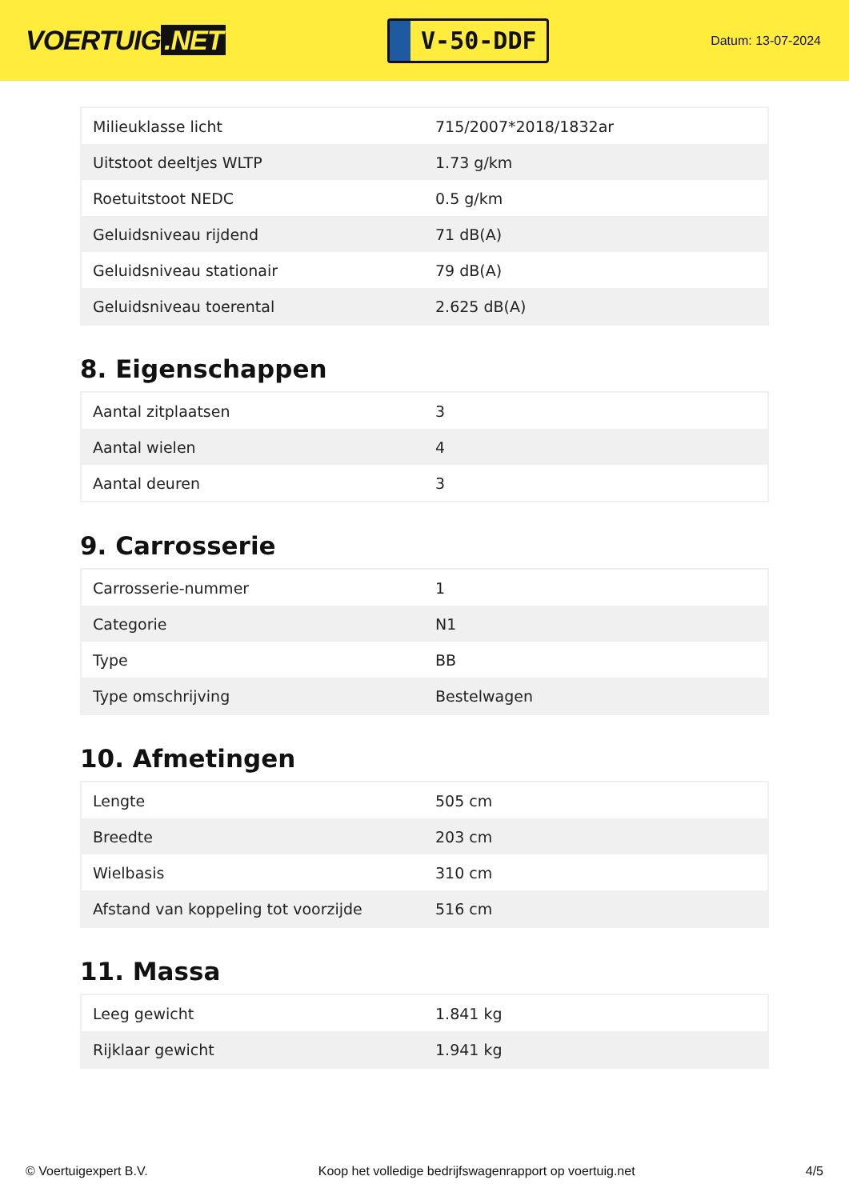VOERTUIG.NET
V-50-DDF
Datum: 13-07-2024
| Milieuklasse licht | 715/2007*2018/1832ar |
| Uitstoot deeltjes WLTP | 1.73 g/km |
| Roetuitstoot NEDC | 0.5 g/km |
| Geluidsniveau rijdend | 71 dB(A) |
| Geluidsniveau stationair | 79 dB(A) |
| Geluidsniveau toerental | 2.625 dB(A) |
8. Eigenschappen
| Aantal zitplaatsen | 3 |
| Aantal wielen | 4 |
| Aantal deuren | 3 |
9. Carrosserie
| Carrosserie-nummer | 1 |
| Categorie | N1 |
| Type | BB |
| Type omschrijving | Bestelwagen |
10. Afmetingen
| Lengte | 505 cm |
| Breedte | 203 cm |
| Wielbasis | 310 cm |
| Afstand van koppeling tot voorzijde | 516 cm |
11. Massa
| Leeg gewicht | 1.841 kg |
| Rijklaar gewicht | 1.941 kg |
© Voertuigexpert B.V. Koop het volledige bedrijfswagenrapport op voertuig.net 4/5